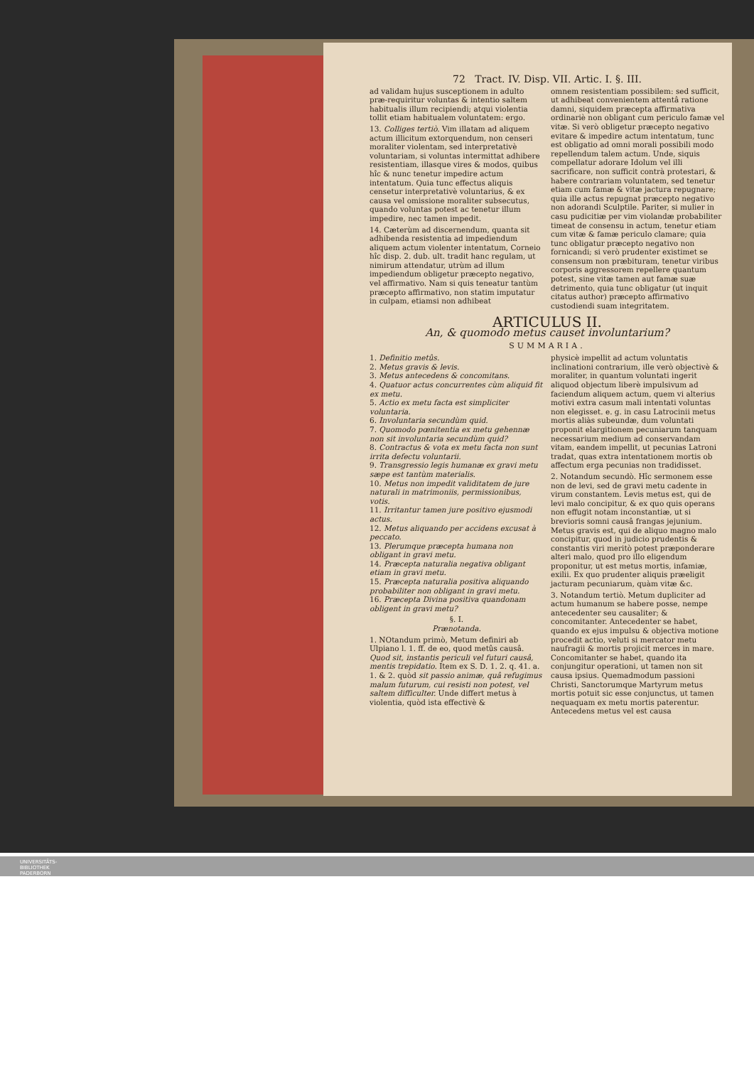72 Tract. IV. Disp. VII. Artic. I. §. III.
ad validam hujus susceptionem in adulto præ-requiritur voluntas & intentio saltem habitualis illum recipiendi; atqui violentia tollit etiam habitualem voluntatem: ergo.
13. Colliges tertiò. Vim illatam ad aliquem actum illicitum extorquendum, non censeri moraliter violentam, sed interpretativè voluntariam, si voluntas intermittat adhibere resistentiam, illasque vires & modos, quibus hîc & nunc tenetur impedire actum intentatum. Quia tunc effectus aliquis censetur interpretativè voluntarius, & ex causa vel omissione moraliter subsecutus, quando voluntas potest ac tenetur illum impedire, nec tamen impedit.
14. Cæterùm ad discernendum, quanta sit adhibenda resistentia ad impediendum aliquem actum violenter intentatum, Corneio hîc disp. 2. dub. ult. tradit hanc regulam, ut nimirum attendatur, utrùm ad illum impediendum obligetur præcepto negativo, vel affirmativo. Nam si quis teneatur tantùm præcepto affirmativo, non statim imputatur in culpam, etiamsi non adhibeat
omnem resistentiam possibilem: sed sufficit, ut adhibeat convenientem attentâ ratione damni, siquidem præcepta affirmativa ordinariè non obligant cum periculo famæ vel vitæ. Si verò obligetur præcepto negativo evitare & impedire actum intentatum, tunc est obligatio ad omni morali possibili modo repellendum talem actum. Unde, siquis compellatur adorare Idolum vel illi sacrificare, non sufficit contrà protestari, & habere contrariam voluntatem, sed tenetur etiam cum famæ & vitæ jactura repugnare; quia ille actus repugnat præcepto negativo non adorandi Sculptile. Pariter, si mulier in casu pudicitiæ per vim violandæ probabiliter timeat de consensu in actum, tenetur etiam cum vitæ & famæ periculo clamare; quia tunc obligatur præcepto negativo non fornicandi; si verò prudenter existimet se consensum non præbituram, tenetur viribus corporis aggressorem repellere quantum potest, sine vitæ tamen aut famæ suæ detrimento, quia tunc obligatur (ut inquit citatus author) præcepto affirmativo custodiendi suam integritatem.
ARTICULUS II.
An, & quomodo metus causet involuntarium?
SUMMARIA.
1. Definitio metûs.
2. Metus gravis & levis.
3. Metus antecedens & concomitans.
4. Quatuor actus concurrentes cùm aliquid fit ex metu.
5. Actio ex metu facta est simpliciter voluntaria.
6. Involuntaria secundùm quid.
7. Quomodo pœnitentia ex metu gehennæ non sit involuntaria secundùm quid?
8. Contractus & vota ex metu facta non sunt irrita defectu voluntarii.
9. Transgressio legis humanæ ex gravi metu sæpe est tantùm materialis.
10. Metus non impedit validitatem de jure naturali in matrimoniis, permissionibus, votis.
11. Irritantur tamen jure positivo ejusmodi actus.
12. Metus aliquando per accidens excusat à peccato.
13. Plerumque præcepta humana non obligant in gravi metu.
14. Præcepta naturalia negativa obligant etiam in gravi metu.
15. Præcepta naturalia positiva aliquando probabiliter non obligant in gravi metu.
16. Præcepta Divina positiva quandonam obligent in gravi metu?
§. I.
Prænotanda.
1. NOtandum primò, Metum definiri ab Ulpiano l. 1. ff. de eo, quod metûs causâ. Quod sit, instantis periculi vel futuri causâ, mentis trepidatio. Item ex S. D. 1. 2. q. 41. a. 1. & 2. quòd sit passio animæ, quâ refugimus malum futurum, cui resisti non potest, vel saltem difficulter. Unde differt metus à violentia, quòd ista effectivè &
physicè impellit ad actum voluntatis inclinationi contrarium, ille verò objectivè & moraliter, in quantum voluntati ingerit aliquod objectum liberè impulsivum ad faciendum aliquem actum, quem vi alterius motivi extra casum mali intentati voluntas non elegisset. e. g. in casu Latrocinii metus mortis aliàs subeundæ, dum voluntati proponit elargitionem pecuniarum tanquam necessarium medium ad conservandam vitam, eandem impellit, ut pecunias Latroni tradat, quas extra intentationem mortis ob affectum erga pecunias non tradidisset.
2. Notandum secundò. Hîc sermonem esse non de levi, sed de gravi metu cadente in virum constantem. Levis metus est, qui de levi malo concipitur, & ex quo quis operans non effugit notam inconstantiæ, ut si brevioris somni causâ frangas jejunium. Metus gravis est, qui de aliquo magno malo concipitur, quod in judicio prudentis & constantis viri meritò potest præponderare alteri malo, quod pro illo eligendum proponitur, ut est metus mortis, infamiæ, exilii. Ex quo prudenter aliquis præeligit jacturam pecuniarum, quàm vitæ &c.
3. Notandum tertiò. Metum dupliciter ad actum humanum se habere posse, nempe antecedenter seu causaliter; & concomitanter. Antecedenter se habet, quando ex ejus impulsu & objectiva motione procedit actio, veluti si mercator metu naufragii & mortis projicit merces in mare. Concomitanter se habet, quando ita conjungitur operationi, ut tamen non sit causa ipsius. Quemadmodum passioni Christi, Sanctorumque Martyrum metus mortis potuit sic esse conjunctus, ut tamen nequaquam ex metu mortis paterentur. Antecedens metus vel est causa
UNIVERSITÄTS-
BIBLIOTHEK
PADERBORN